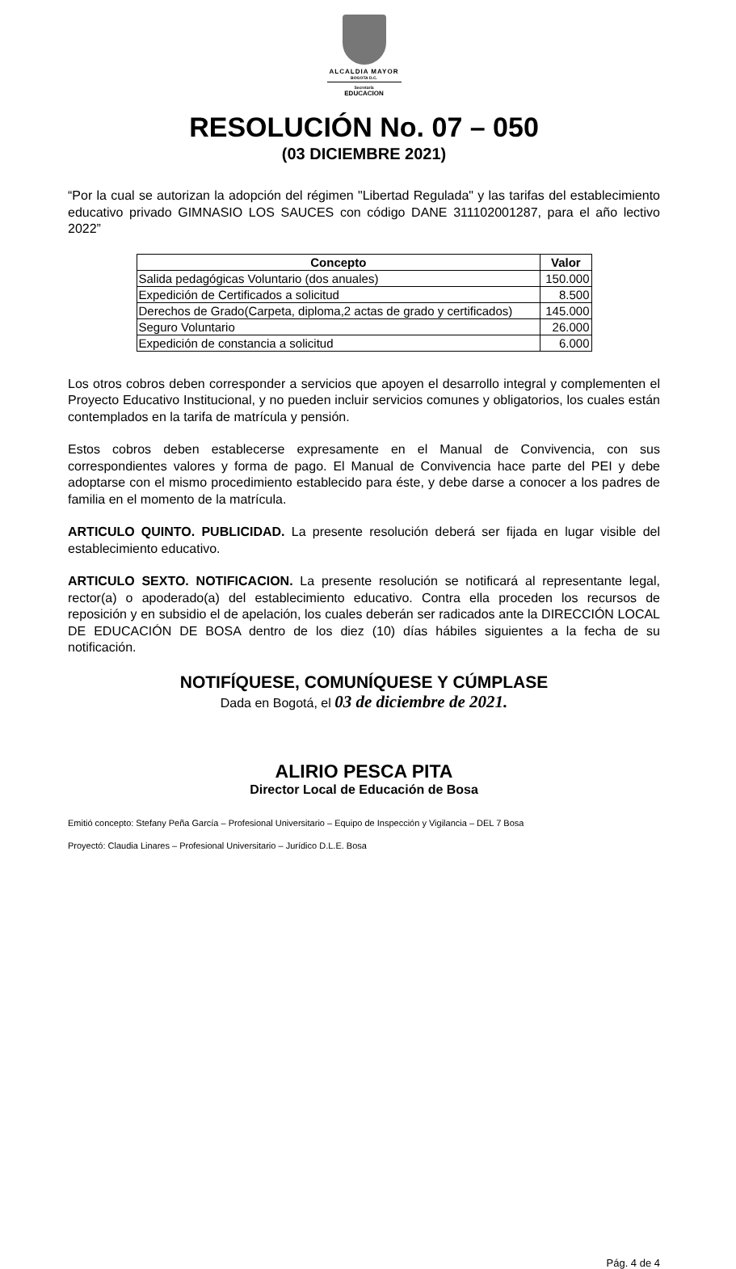ALCALDIA MAYOR
BOGOTA D.C.
Secretaría
EDUCACION
RESOLUCIÓN No. 07 – 050
(03 DICIEMBRE 2021)
“Por la cual se autorizan la adopción del régimen "Libertad Regulada" y las tarifas del establecimiento educativo privado GIMNASIO LOS SAUCES con código DANE 311102001287, para el año lectivo 2022”
| Concepto | Valor |
| --- | --- |
| Salida pedagógicas Voluntario (dos anuales) | 150.000 |
| Expedición de Certificados a solicitud | 8.500 |
| Derechos de Grado(Carpeta, diploma,2 actas de grado y certificados) | 145.000 |
| Seguro Voluntario | 26.000 |
| Expedición de constancia a solicitud | 6.000 |
Los otros cobros deben corresponder a servicios que apoyen el desarrollo integral y complementen el Proyecto Educativo Institucional, y no pueden incluir servicios comunes y obligatorios, los cuales están contemplados en la tarifa de matrícula y pensión.
Estos cobros deben establecerse expresamente en el Manual de Convivencia, con sus correspondientes valores y forma de pago. El Manual de Convivencia hace parte del PEI y debe adoptarse con el mismo procedimiento establecido para éste, y debe darse a conocer a los padres de familia en el momento de la matrícula.
ARTICULO QUINTO. PUBLICIDAD. La presente resolución deberá ser fijada en lugar visible del establecimiento educativo.
ARTICULO SEXTO. NOTIFICACION. La presente resolución se notificará al representante legal, rector(a) o apoderado(a) del establecimiento educativo. Contra ella proceden los recursos de reposición y en subsidio el de apelación, los cuales deberán ser radicados ante la DIRECCIÓN LOCAL DE EDUCACIÓN DE BOSA dentro de los diez (10) días hábiles siguientes a la fecha de su notificación.
NOTIFÍQUESE, COMUNÍQUESE Y CÚMPLASE
Dada en Bogotá, el 03 de diciembre de 2021.
ALIRIO PESCA PITA
Director Local de Educación de Bosa
Emitió concepto: Stefany Peña García – Profesional Universitario – Equipo de Inspección y Vigilancia – DEL 7 Bosa
Proyectó: Claudia Linares – Profesional Universitario – Jurídico D.L.E. Bosa
Pág. 4 de 4